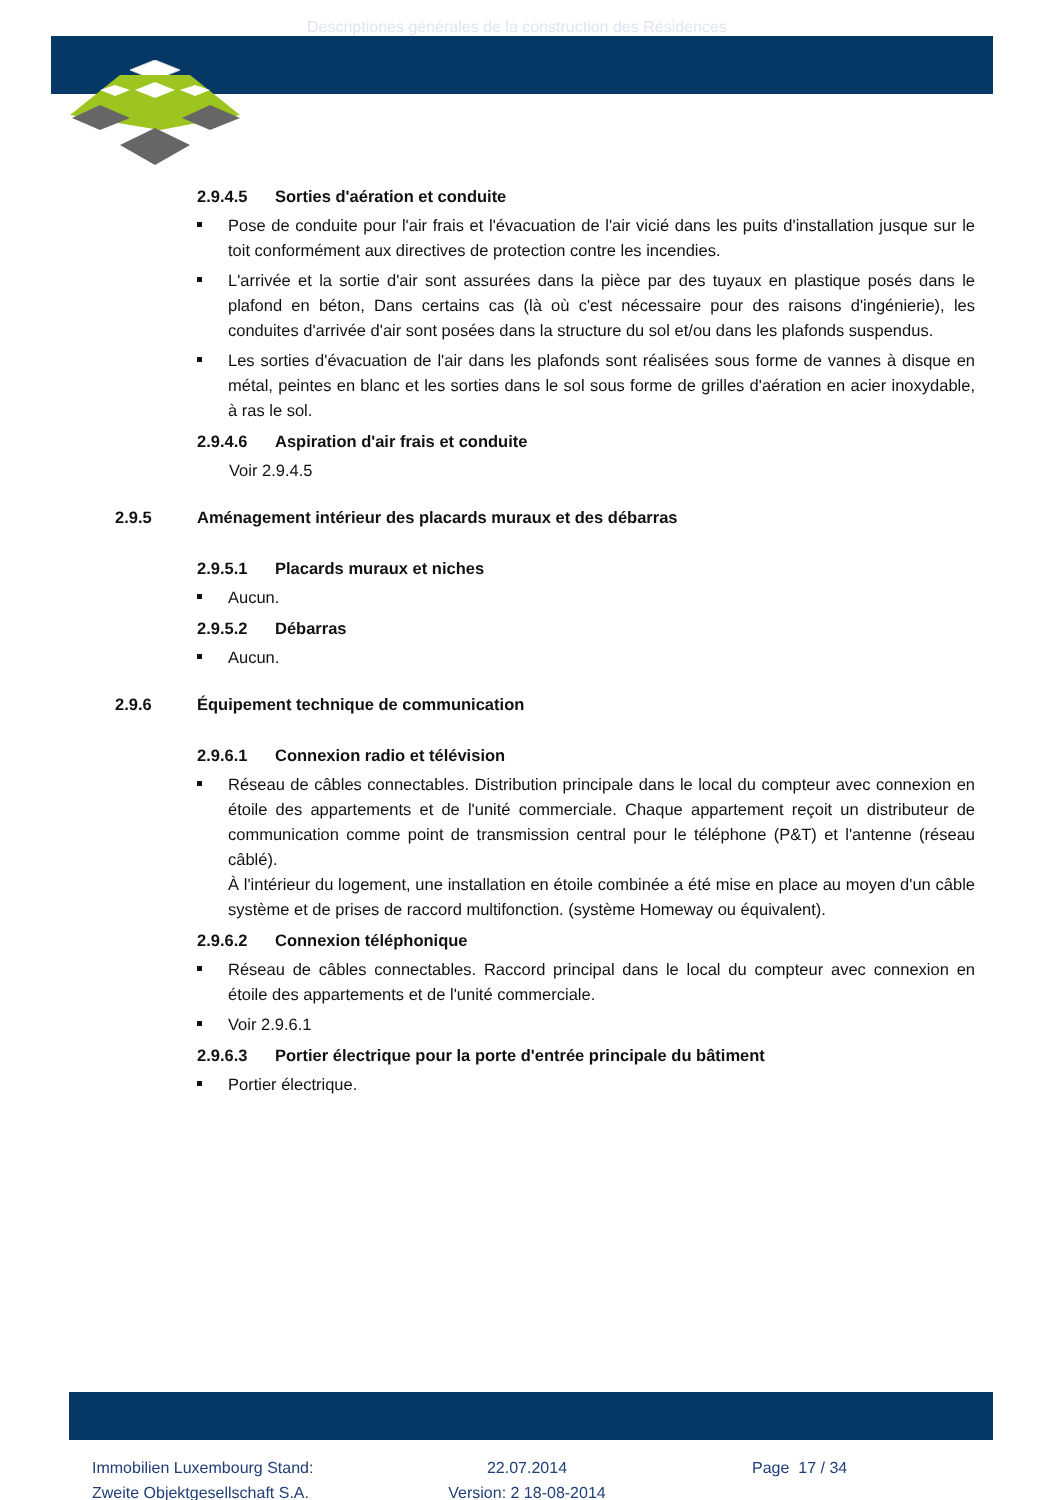Descriptiones générales de la construction des Résidences
2.9.4.5 Sorties d'aération et conduite
Pose de conduite pour l'air frais et l'évacuation de l'air vicié dans les puits d'installation jusque sur le toit conformément aux directives de protection contre les incendies.
L'arrivée et la sortie d'air sont assurées dans la pièce par des tuyaux en plastique posés dans le plafond en béton, Dans certains cas (là où c'est nécessaire pour des raisons d'ingénierie), les conduites d'arrivée d'air sont posées dans la structure du sol et/ou dans les plafonds suspendus.
Les sorties d'évacuation de l'air dans les plafonds sont réalisées sous forme de vannes à disque en métal, peintes en blanc et les sorties dans le sol sous forme de grilles d'aération en acier inoxydable, à ras le sol.
2.9.4.6 Aspiration d'air frais et conduite
Voir 2.9.4.5
2.9.5 Aménagement intérieur des placards muraux et des débarras
2.9.5.1 Placards muraux et niches
Aucun.
2.9.5.2 Débarras
Aucun.
2.9.6 Équipement technique de communication
2.9.6.1 Connexion radio et télévision
Réseau de câbles connectables. Distribution principale dans le local du compteur avec connexion en étoile des appartements et de l'unité commerciale. Chaque appartement reçoit un distributeur de communication comme point de transmission central pour le téléphone (P&T) et l'antenne (réseau câblé).
À l'intérieur du logement, une installation en étoile combinée a été mise en place au moyen d'un câble système et de prises de raccord multifonction. (système Homeway ou équivalent).
2.9.6.2 Connexion téléphonique
Réseau de câbles connectables. Raccord principal dans le local du compteur avec connexion en étoile des appartements et de l'unité commerciale.
Voir 2.9.6.1
2.9.6.3 Portier électrique pour la porte d'entrée principale du bâtiment
Portier électrique.
Immobilien Luxembourg Stand:
Zweite Objektgesellschaft S.A.
22.07.2014
Version: 2 18-08-2014
Page 17 / 34